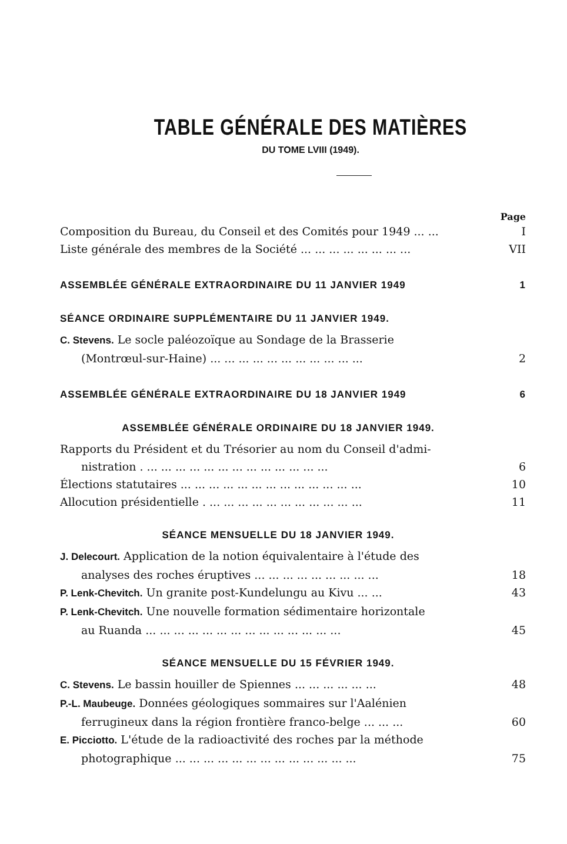TABLE GÉNÉRALE DES MATIÈRES
DU TOME LVIII (1949).
Page
Composition du Bureau, du Conseil et des Comités pour 1949 ... ... I
Liste générale des membres de la Société ... ... ... ... ... ... ... ... VII
ASSEMBLÉE GÉNÉRALE EXTRAORDINAIRE DU 11 JANVIER 1949 1
SÉANCE ORDINAIRE SUPPLÉMENTAIRE DU 11 JANVIER 1949.
C. Stevens. Le socle paléozoïque au Sondage de la Brasserie
(Montrœul-sur-Haine) ... ... ... ... ... ... ... ... ... ... ... 2
ASSEMBLÉE GÉNÉRALE EXTRAORDINAIRE DU 18 JANVIER 1949 6
ASSEMBLÉE GÉNÉRALE ORDINAIRE DU 18 JANVIER 1949.
Rapports du Président et du Trésorier au nom du Conseil d'admi-
nistration . ... ... ... ... ... ... ... ... ... ... ... ... ... 6
Élections statutaires ... ... ... ... ... ... ... ... ... ... ... ... ... 10
Allocution présidentielle . ... ... ... ... ... ... ... ... ... ... ... 11
SÉANCE MENSUELLE DU 18 JANVIER 1949.
J. Delecourt. Application de la notion équivalentaire à l'étude des
analyses des roches éruptives ... ... ... ... ... ... ... ... ... 18
P. Lenk-Chevitch. Un granite post-Kundelungu au Kivu ... ... 43
P. Lenk-Chevitch. Une nouvelle formation sédimentaire horizontale
au Ruanda ... ... ... ... ... ... ... ... ... ... ... ... ... ... 45
SÉANCE MENSUELLE DU 15 FÉVRIER 1949.
C. Stevens. Le bassin houiller de Spiennes ... ... ... ... ... ... 48
P.-L. Maubeuge. Données géologiques sommaires sur l'Aalénien
ferrugineux dans la région frontière franco-belge ... ... ... 60
E. Picciotto. L'étude de la radioactivité des roches par la méthode
photographique ... ... ... ... ... ... ... ... ... ... ... ... ... 75